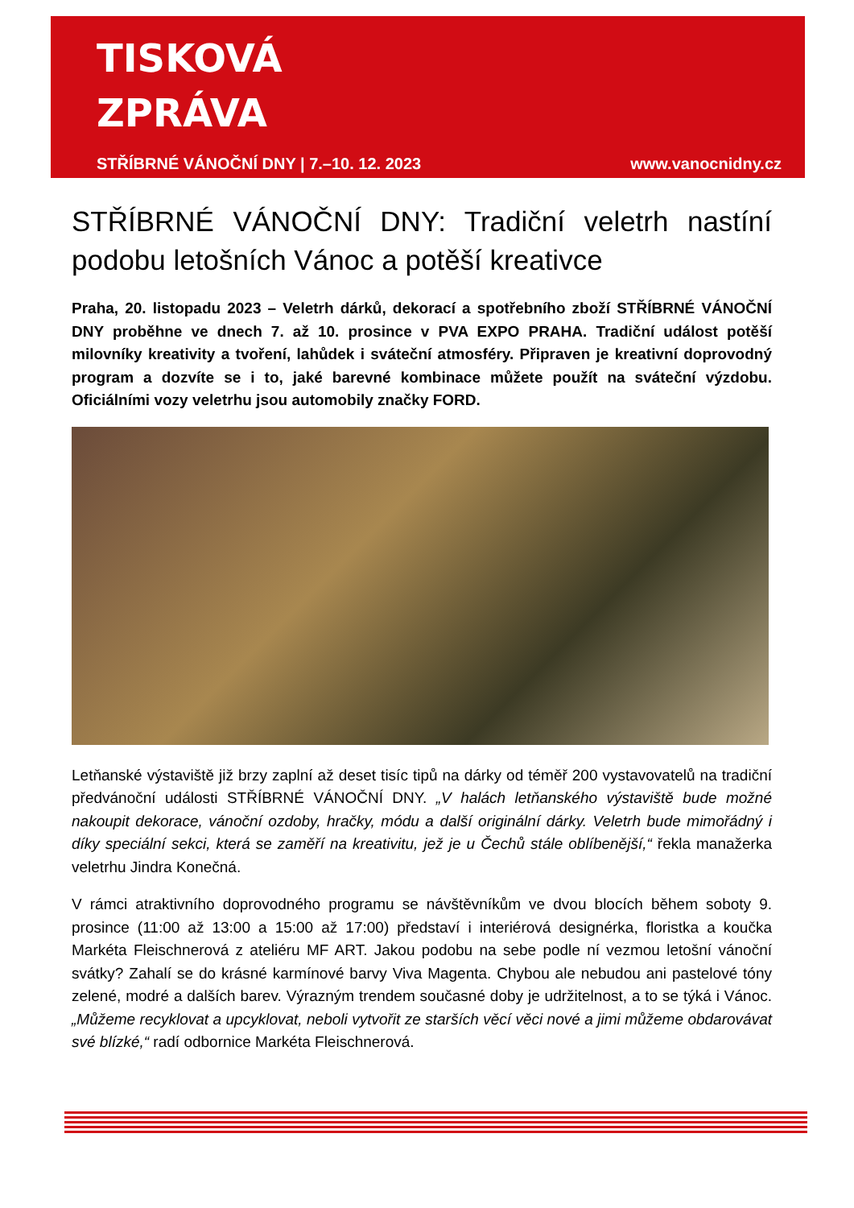TISKOVÁ
ZPRÁVA
STŘÍBRNÉ VÁNOČNÍ DNY | 7.–10. 12. 2023 www.vanocnidny.cz
STŘÍBRNÉ VÁNOČNÍ DNY: Tradiční veletrh nastíní podobu letošních Vánoc a potěší kreativce
Praha, 20. listopadu 2023 – Veletrh dárků, dekorací a spotřebního zboží STŘÍBRNÉ VÁNOČNÍ DNY proběhne ve dnech 7. až 10. prosince v PVA EXPO PRAHA. Tradiční událost potěší milovníky kreativity a tvoření, lahůdek i sváteční atmosféry. Připraven je kreativní doprovodný program a dozvíte se i to, jaké barevné kombinace můžete použít na sváteční výzdobu. Oficiálními vozy veletrhu jsou automobily značky FORD.
Letňanské výstaviště již brzy zaplní až deset tisíc tipů na dárky od téměř 200 vystavovatelů na tradiční předvánoční události STŘÍBRNÉ VÁNOČNÍ DNY. „V halách letňanského výstaviště bude možné nakoupit dekorace, vánoční ozdoby, hračky, módu a další originální dárky. Veletrh bude mimořádný i díky speciální sekci, která se zaměří na kreativitu, jež je u Čechů stále oblíbenější,“ řekla manažerka veletrhu Jindra Konečná.
V rámci atraktivního doprovodného programu se návštěvníkům ve dvou blocích během soboty 9. prosince (11:00 až 13:00 a 15:00 až 17:00) představí i interiérová designérka, floristka a koučka Markéta Fleischnerová z ateliéru MF ART. Jakou podobu na sebe podle ní vezmou letošní vánoční svátky? Zahalí se do krásné karmínové barvy Viva Magenta. Chybou ale nebudou ani pastelové tóny zelené, modré a dalších barev. Výrazným trendem současné doby je udržitelnost, a to se týká i Vánoc. „Můžeme recyklovat a upcyklovat, neboli vytvořit ze starších věcí věci nové a jimi můžeme obdarovávat své blízké,“ radí odbornice Markéta Fleischnerová.